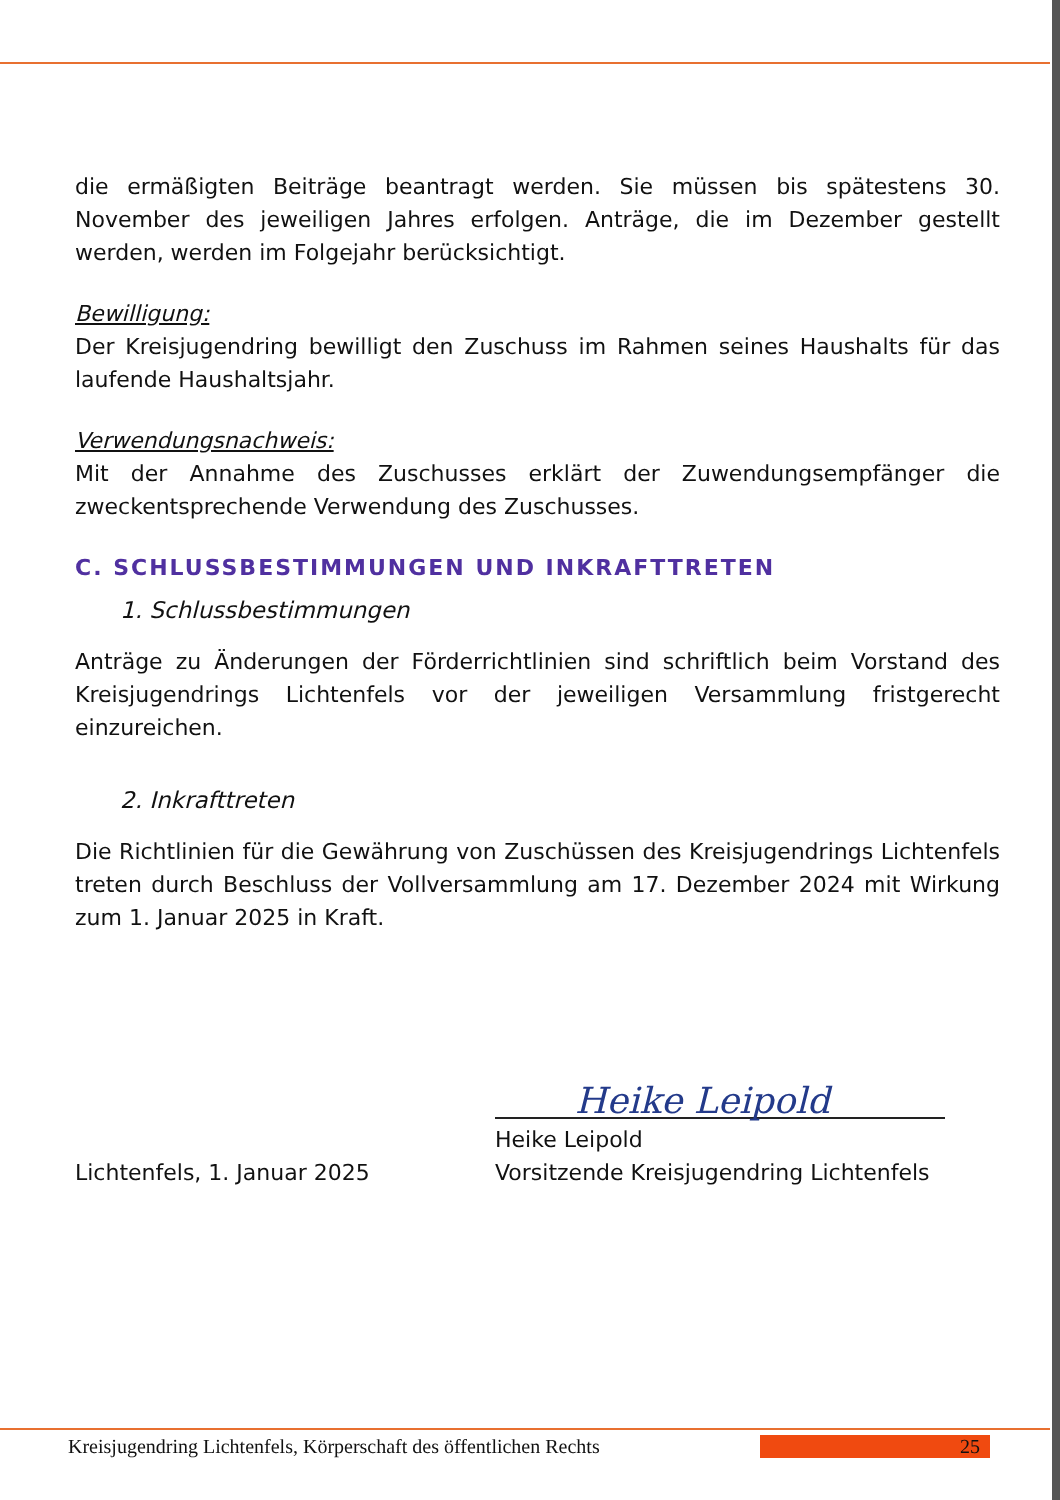die ermäßigten Beiträge beantragt werden. Sie müssen bis spätestens 30. November des jeweiligen Jahres erfolgen. Anträge, die im Dezember gestellt werden, werden im Folgejahr berücksichtigt.
Bewilligung:
Der Kreisjugendring bewilligt den Zuschuss im Rahmen seines Haushalts für das laufende Haushaltsjahr.
Verwendungsnachweis:
Mit der Annahme des Zuschusses erklärt der Zuwendungsempfänger die zweckentsprechende Verwendung des Zuschusses.
C. SCHLUSSBESTIMMUNGEN UND INKRAFTTRETEN
1. Schlussbestimmungen
Anträge zu Änderungen der Förderrichtlinien sind schriftlich beim Vorstand des Kreisjugendrings Lichtenfels vor der jeweiligen Versammlung fristgerecht einzureichen.
2. Inkrafttreten
Die Richtlinien für die Gewährung von Zuschüssen des Kreisjugendrings Lichtenfels treten durch Beschluss der Vollversammlung am 17. Dezember 2024 mit Wirkung zum 1. Januar 2025 in Kraft.
Lichtenfels, 1. Januar 2025
Heike Leipold
Heike Leipold
Vorsitzende Kreisjugendring Lichtenfels
Kreisjugendring Lichtenfels, Körperschaft des öffentlichen Rechts 25